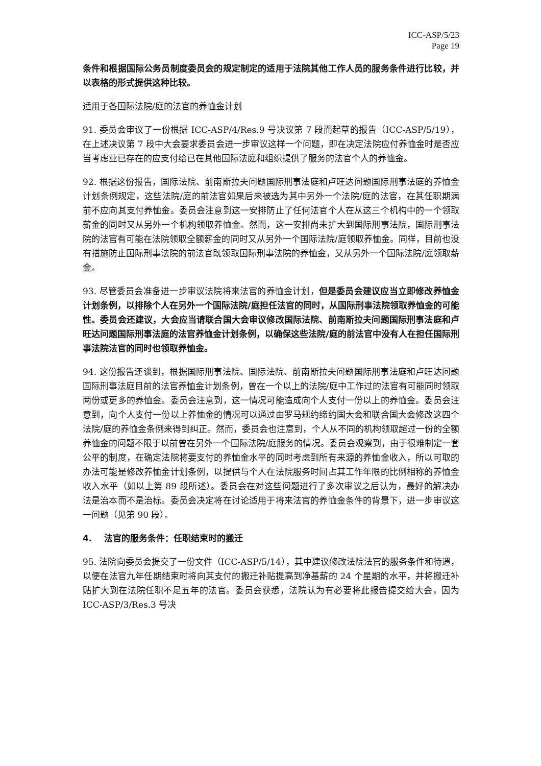ICC-ASP/5/23
Page 19
条件和根据国际公务员制度委员会的规定制定的适用于法院其他工作人员的服务条件进行比较，并以表格的形式提供这种比较。
适用于各国际法院/庭的法官的养恤金计划
91. 委员会审议了一份根据 ICC-ASP/4/Res.9 号决议第 7 段而起草的报告（ICC-ASP/5/19），在上述决议第 7 段中大会要求委员会进一步审议这样一个问题，即在决定法院应付养恤金时是否应当考虑业已存在的应支付给已在其他国际法庭和组织提供了服务的法官个人的养恤金。
92. 根据这份报告，国际法院、前南斯拉夫问题国际刑事法庭和卢旺达问题国际刑事法庭的养恤金计划条例规定，这些法院/庭的前法官如果后来被选为其中另外一个法院/庭的法官，在其任职期满前不应向其支付养恤金。委员会注意到这一安排防止了任何法官个人在从这三个机构中的一个领取薪金的同时又从另外一个机构领取养恤金。然而，这一安排尚未扩大到国际刑事法院，国际刑事法院的法官有可能在法院领取全额薪金的同时又从另外一个国际法院/庭领取养恤金。同样，目前也没有措施防止国际刑事法院的前法官既领取国际刑事法院的养恤金，又从另外一个国际法院/庭领取薪金。
93. 尽管委员会准备进一步审议法院将来法官的养恤金计划，但是委员会建议应当立即修改养恤金计划条例，以排除个人在另外一个国际法院/庭担任法官的同时，从国际刑事法院领取养恤金的可能性。委员会还建议，大会应当请联合国大会审议修改国际法院、前南斯拉夫问题国际刑事法庭和卢旺达问题国际刑事法庭的法官养恤金计划条例，以确保这些法院/庭的前法官中没有人在担任国际刑事法院法官的同时也领取养恤金。
94. 这份报告还谈到，根据国际刑事法院、国际法院、前南斯拉夫问题国际刑事法庭和卢旺达问题国际刑事法庭目前的法官养恤金计划条例，曾在一个以上的法院/庭中工作过的法官有可能同时领取两份或更多的养恤金。委员会注意到，这一情况可能造成向个人支付一份以上的养恤金。委员会注意到，向个人支付一份以上养恤金的情况可以通过由罗马规约缔约国大会和联合国大会修改这四个法院/庭的养恤金条例来得到纠正。然而，委员会也注意到，个人从不同的机构领取超过一份的全额养恤金的问题不限于以前曾在另外一个国际法院/庭服务的情况。委员会观察到，由于很难制定一套公平的制度，在确定法院将要支付的养恤金水平的同时考虑到所有来源的养恤金收入，所以可取的办法可能是修改养恤金计划条例，以提供与个人在法院服务时间占其工作年限的比例相称的养恤金收入水平（如以上第 89 段所述）。委员会在对这些问题进行了多次审议之后认为，最好的解决办法是治本而不是治标。委员会决定将在讨论适用于将来法官的养恤金条件的背景下，进一步审议这一问题（见第 90 段）。
4. 法官的服务条件：任职结束时的搬迁
95. 法院向委员会提交了一份文件（ICC-ASP/5/14），其中建议修改法院法官的服务条件和待遇，以便在法官九年任期结束时将向其支付的搬迁补贴提高到净基薪的 24 个星期的水平，并将搬迁补贴扩大到在法院任职不足五年的法官。委员会获悉，法院认为有必要将此报告提交给大会，因为 ICC-ASP/3/Res.3 号决